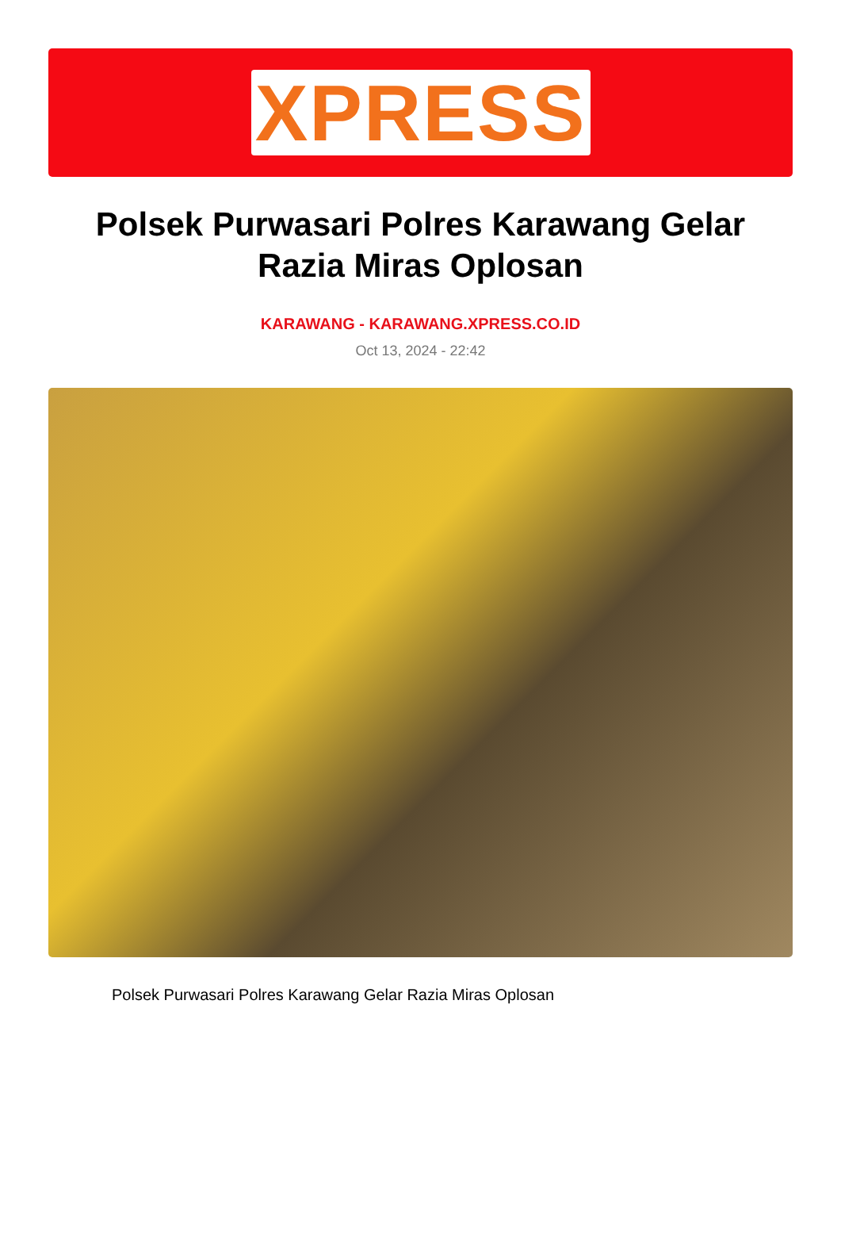XPRESS
Polsek Purwasari Polres Karawang Gelar Razia Miras Oplosan
KARAWANG - KARAWANG.XPRESS.CO.ID
Oct 13, 2024 - 22:42
Polsek Purwasari Polres Karawang Gelar Razia Miras Oplosan